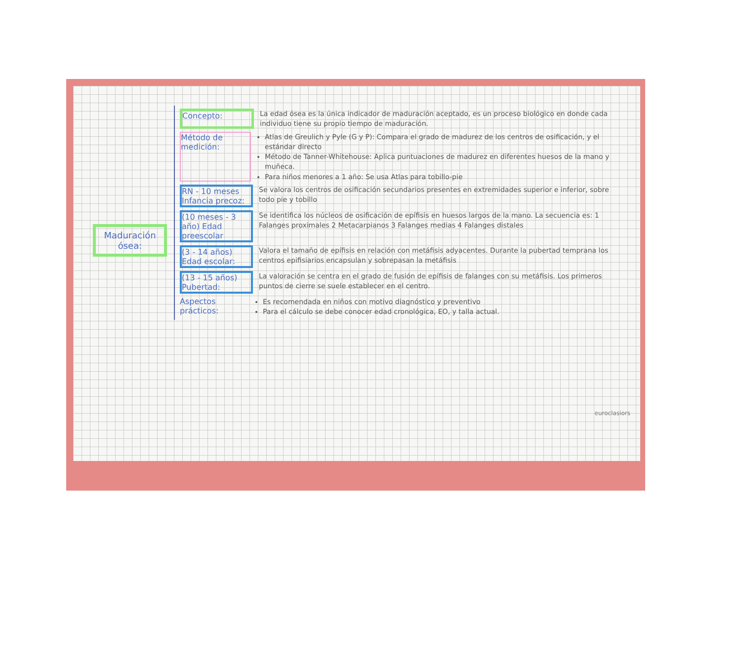Maduración ósea:
Concepto:
La edad ósea es la única indicador de maduración aceptado, es un proceso biológico en donde cada individuo tiene su propio tiempo de maduración.
Método de medición:
Atlas de Greulich y Pyle (G y P): Compara el grado de madurez de los centros de osificación, y el estándar directo
Método de Tanner-Whitehouse: Aplica puntuaciones de madurez en diferentes huesos de la mano y muñeca.
Para niños menores a 1 año: Se usa Atlas para tobillo-pie
RN - 10 meses Infancia precoz:
Se valora los centros de osificación secundarios presentes en extremidades superior e inferior, sobre todo pie y tobillo
(10 meses - 3 año) Edad preescolar
Se identifica los núcleos de osificación de epífisis en huesos largos de la mano. La secuencia es: 1 Falanges proximales 2 Metacarpianos 3 Falanges medias 4 Falanges distales
(3 - 14 años) Edad escolar:
Valora el tamaño de epífisis en relación con metáfisis adyacentes. Durante la pubertad temprana los centros epifisiarios encapsulan y sobrepasan la metáfisis
(13 - 15 años) Pubertad:
La valoración se centra en el grado de fusión de epífisis de falanges con su metáfisis. Los primeros puntos de cierre se suele establecer en el centro.
Aspectos prácticos:
Es recomendada en niños con motivo diagnóstico y preventivo
Para el cálculo se debe conocer edad cronológica, EO, y talla actual.
euroclasiors